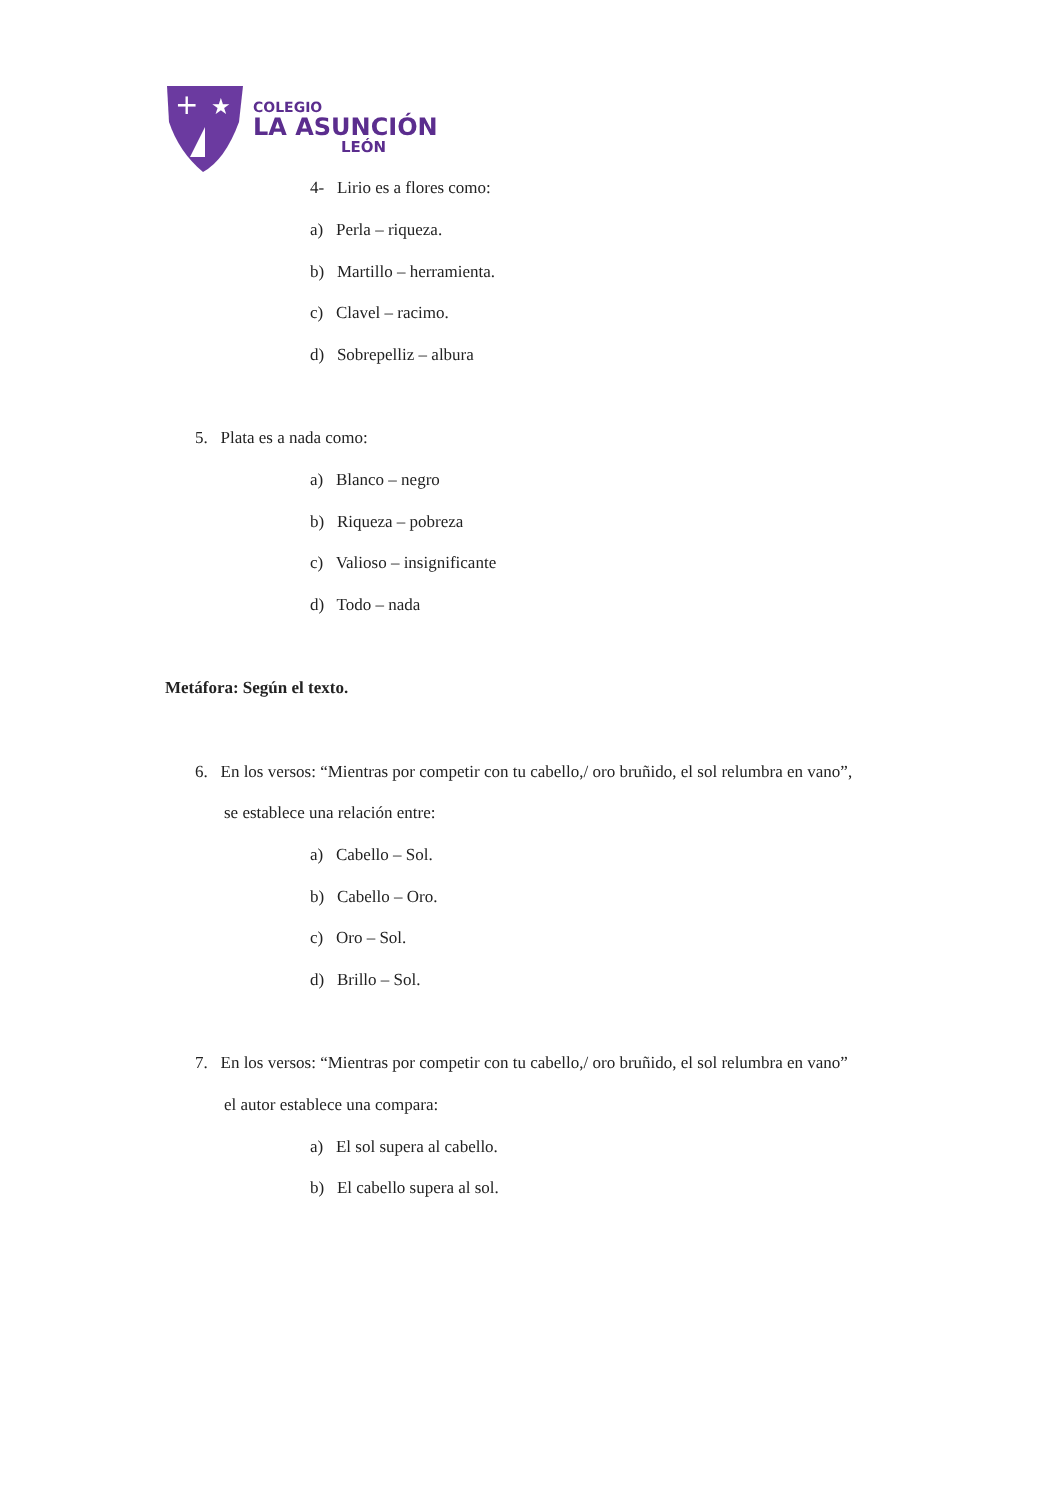+
★
COLEGIO
LA ASUNCIÓN
LEÓN
4- Lirio es a flores como:
a) Perla – riqueza.
b) Martillo – herramienta.
c) Clavel – racimo.
d) Sobrepelliz – albura
5. Plata es a nada como:
a) Blanco – negro
b) Riqueza – pobreza
c) Valioso – insignificante
d) Todo – nada
Metáfora: Según el texto.
6. En los versos: “Mientras por competir con tu cabello,/ oro bruñido, el sol relumbra en vano”,
se establece una relación entre:
a) Cabello – Sol.
b) Cabello – Oro.
c) Oro – Sol.
d) Brillo – Sol.
7. En los versos: “Mientras por competir con tu cabello,/ oro bruñido, el sol relumbra en vano”
el autor establece una compara:
a) El sol supera al cabello.
b) El cabello supera al sol.